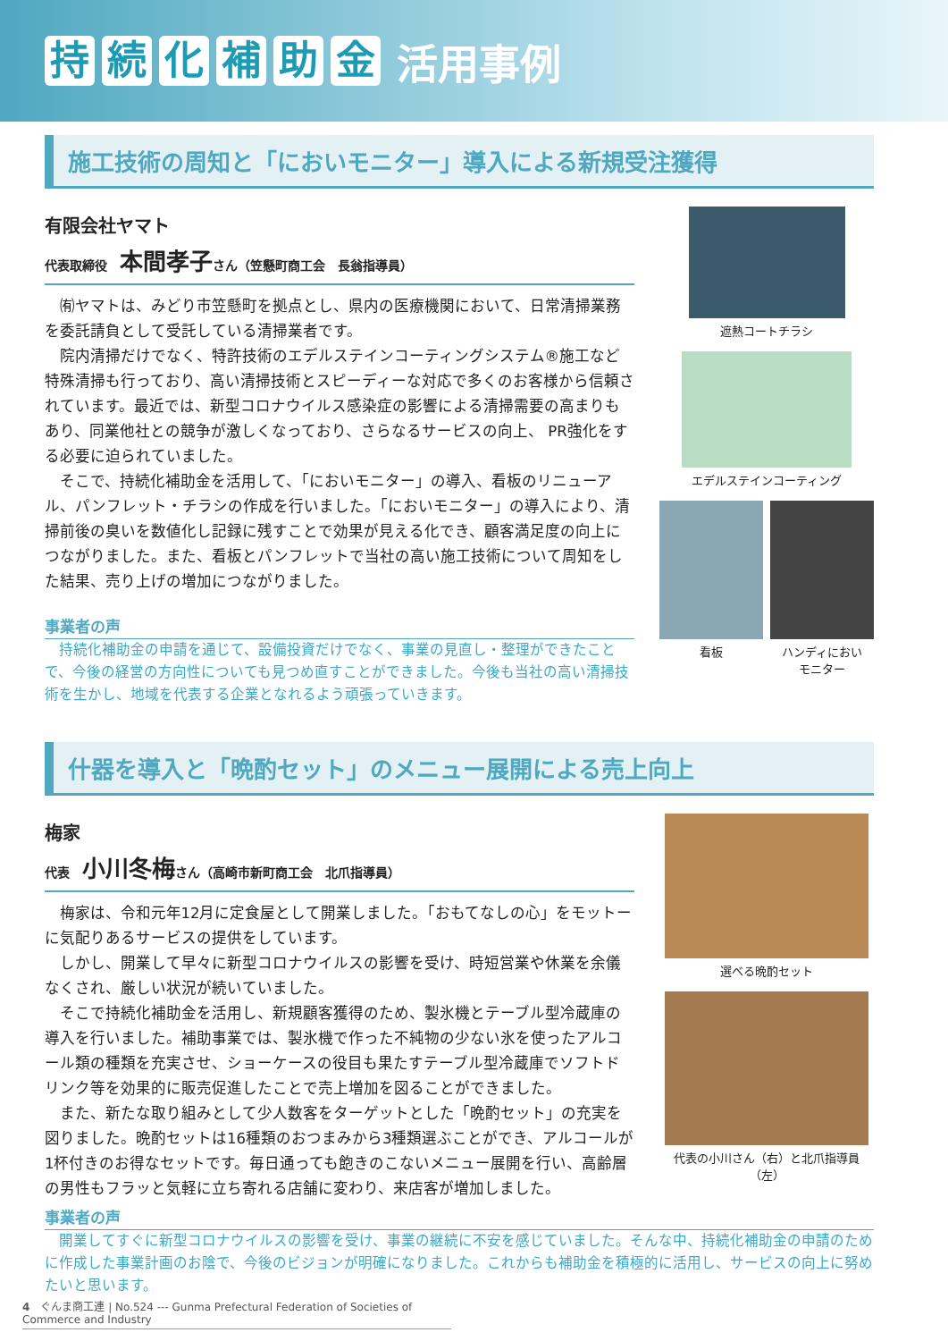持続化補助金 活用事例
施工技術の周知と「においモニター」導入による新規受注獲得
有限会社ヤマト
代表取締役　本間孝子さん（笠懸町商工会　長翁指導員）
㈲ヤマトは、みどり市笠懸町を拠点とし、県内の医療機関において、日常清掃業務を委託請負として受託している清掃業者です。
院内清掃だけでなく、特許技術のエデルステインコーティングシステム®施工など特殊清掃も行っており、高い清掃技術とスピーディーな対応で多くのお客様から信頼されています。最近では、新型コロナウイルス感染症の影響による清掃需要の高まりもあり、同業他社との競争が激しくなっており、さらなるサービスの向上、 PR強化をする必要に迫られていました。
そこで、持続化補助金を活用して、「においモニター」の導入、看板のリニューアル、パンフレット・チラシの作成を行いました。「においモニター」の導入により、清掃前後の臭いを数値化し記録に残すことで効果が見える化でき、顧客満足度の向上につながりました。また、看板とパンフレットで当社の高い施工技術について周知をした結果、売り上げの増加につながりました。
事業者の声
持続化補助金の申請を通じて、設備投資だけでなく、事業の見直し・整理ができたことで、今後の経営の方向性についても見つめ直すことができました。今後も当社の高い清掃技術を生かし、地域を代表する企業となれるよう頑張っていきます。
遮熱コートチラシ
エデルステインコーティング
看板 ハンディにおい
モニター
什器を導入と「晩酌セット」のメニュー展開による売上向上
梅家
代表　小川冬梅さん（高崎市新町商工会　北爪指導員）
梅家は、令和元年12月に定食屋として開業しました。「おもてなしの心」をモットーに気配りあるサービスの提供をしています。
しかし、開業して早々に新型コロナウイルスの影響を受け、時短営業や休業を余儀なくされ、厳しい状況が続いていました。
そこで持続化補助金を活用し、新規顧客獲得のため、製氷機とテーブル型冷蔵庫の導入を行いました。補助事業では、製氷機で作った不純物の少ない氷を使ったアルコール類の種類を充実させ、ショーケースの役目も果たすテーブル型冷蔵庫でソフトドリンク等を効果的に販売促進したことで売上増加を図ることができました。
また、新たな取り組みとして少人数客をターゲットとした「晩酌セット」の充実を図りました。晩酌セットは16種類のおつまみから3種類選ぶことができ、アルコールが1杯付きのお得なセットです。毎日通っても飽きのこないメニュー展開を行い、高齢層の男性もフラッと気軽に立ち寄れる店舗に変わり、来店客が増加しました。
選べる晩酌セット
代表の小川さん（右）と北爪指導員（左）
事業者の声
開業してすぐに新型コロナウイルスの影響を受け、事業の継続に不安を感じていました。そんな中、持続化補助金の申請のために作成した事業計画のお陰で、今後のビジョンが明確になりました。これからも補助金を積極的に活用し、サービスの向上に努めたいと思います。
4　ぐんま商工連 | No.524 --- Gunma Prefectural Federation of Societies of Commerce and Industry